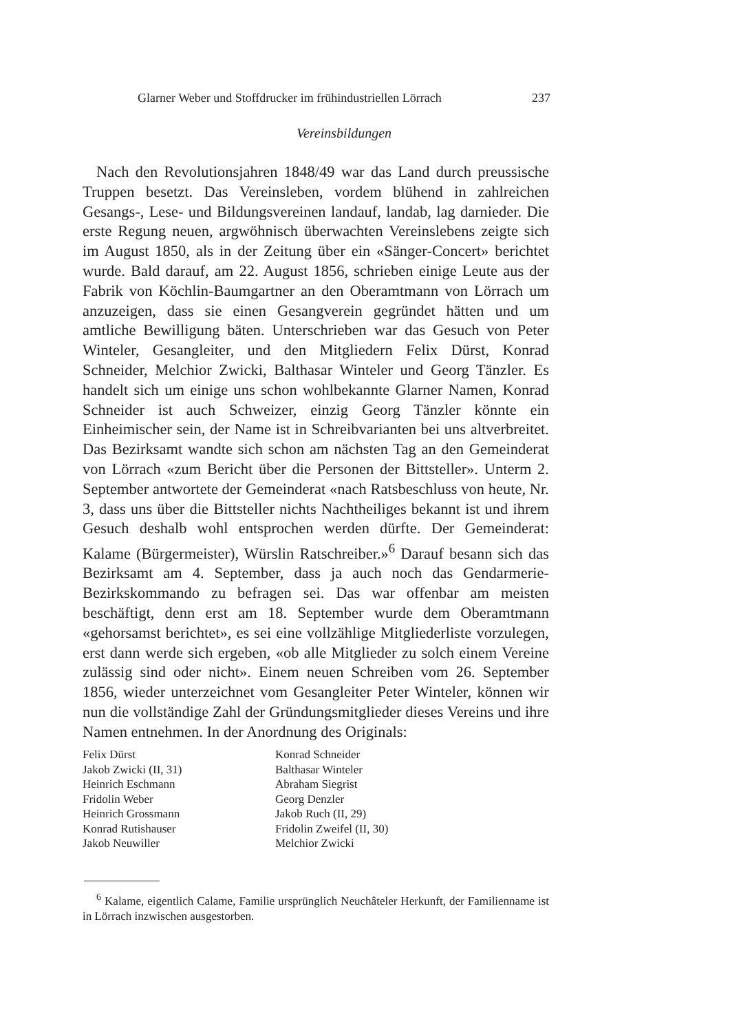Glarner Weber und Stoffdrucker im frühindustriellen Lörrach 237
Vereinsbildungen
Nach den Revolutionsjahren 1848/49 war das Land durch preussische Truppen besetzt. Das Vereinsleben, vordem blühend in zahlreichen Gesangs-, Lese- und Bildungsvereinen landauf, landab, lag darnieder. Die erste Regung neuen, argwöhnisch überwachten Vereinslebens zeigte sich im August 1850, als in der Zeitung über ein «Sänger-Concert» berichtet wurde. Bald darauf, am 22. August 1856, schrieben einige Leute aus der Fabrik von Köchlin-Baumgartner an den Oberamtmann von Lörrach um anzuzeigen, dass sie einen Gesangverein gegründet hätten und um amtliche Bewilligung bäten. Unterschrieben war das Gesuch von Peter Winteler, Gesangleiter, und den Mitgliedern Felix Dürst, Konrad Schneider, Melchior Zwicki, Balthasar Winteler und Georg Tänzler. Es handelt sich um einige uns schon wohlbekannte Glarner Namen, Konrad Schneider ist auch Schweizer, einzig Georg Tänzler könnte ein Einheimischer sein, der Name ist in Schreibvarianten bei uns altverbreitet. Das Bezirksamt wandte sich schon am nächsten Tag an den Gemeinderat von Lörrach «zum Bericht über die Personen der Bittsteller». Unterm 2. September antwortete der Gemeinderat «nach Ratsbeschluss von heute, Nr. 3, dass uns über die Bittsteller nichts Nachtheiliges bekannt ist und ihrem Gesuch deshalb wohl entsprochen werden dürfte. Der Gemeinderat: Kalame (Bürgermeister), Würslin Ratschreiber.»<sup>6</sup> Darauf besann sich das Bezirksamt am 4. September, dass ja auch noch das Gendarmerie-Bezirkskommando zu befragen sei. Das war offenbar am meisten beschäftigt, denn erst am 18. September wurde dem Oberamtmann «gehorsamst berichtet», es sei eine vollzählige Mitgliederliste vorzulegen, erst dann werde sich ergeben, «ob alle Mitglieder zu solch einem Vereine zulässig sind oder nicht». Einem neuen Schreiben vom 26. September 1856, wieder unterzeichnet vom Gesangleiter Peter Winteler, können wir nun die vollständige Zahl der Gründungsmitglieder dieses Vereins und ihre Namen entnehmen. In der Anordnung des Originals:
Felix Dürst
Jakob Zwicki (II, 31)
Heinrich Eschmann
Fridolin Weber
Heinrich Grossmann
Konrad Rutishauser
Jakob Neuwiller
Konrad Schneider
Balthasar Winteler
Abraham Siegrist
Georg Denzler
Jakob Ruch (II, 29)
Fridolin Zweifel (II, 30)
Melchior Zwicki
<sup>6</sup> Kalame, eigentlich Calame, Familie ursprünglich Neuchâteler Herkunft, der Familienname ist in Lörrach inzwischen ausgestorben.